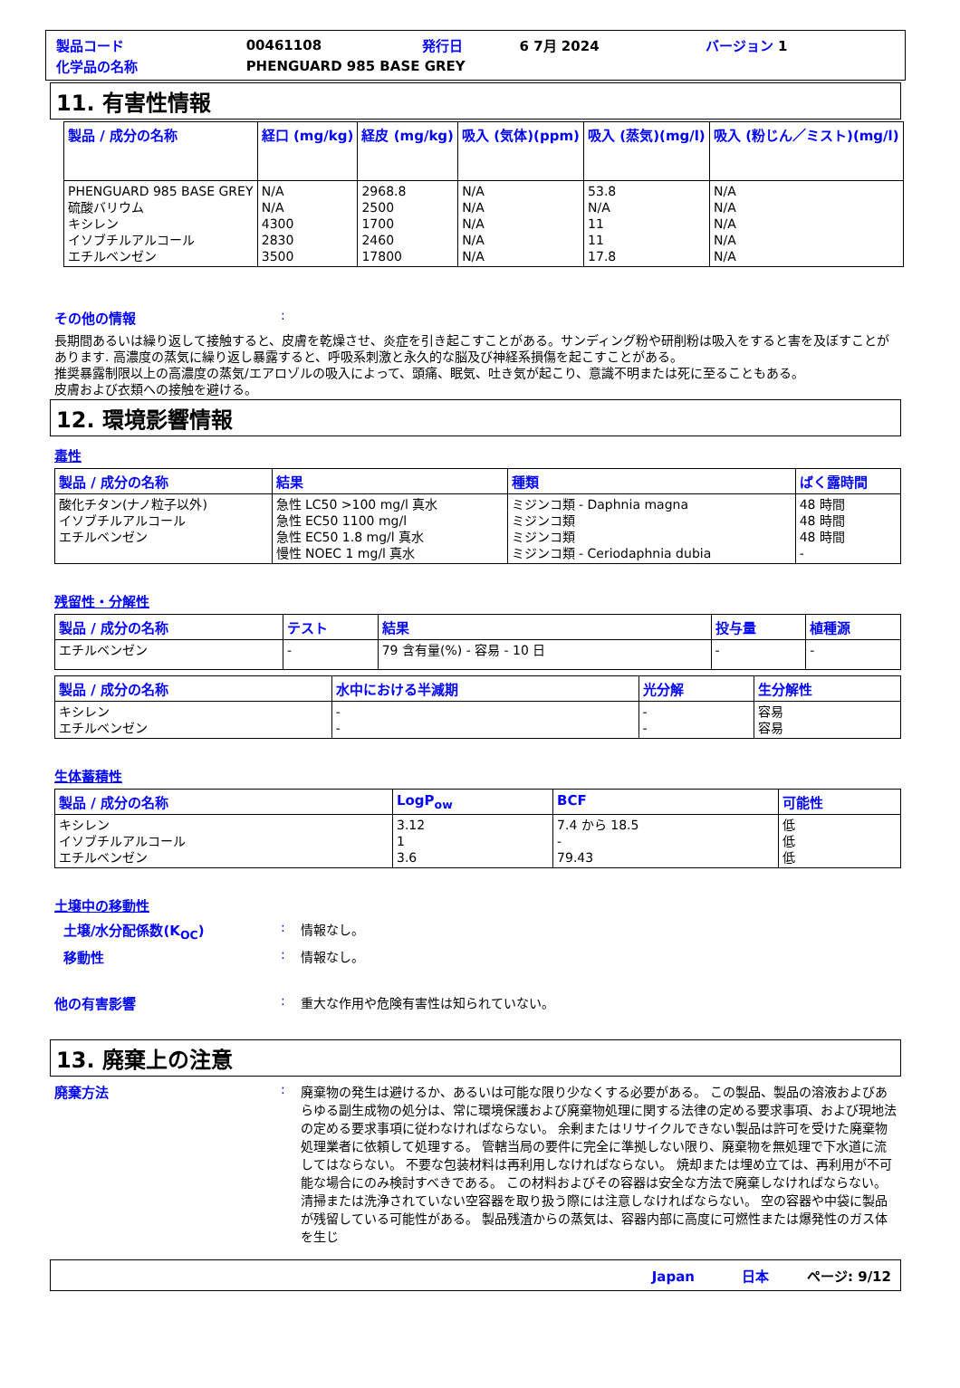| 製品コード | 00461108 | 発行日 | 6 7月 2024 | バージョン 1 |
| 化学品の名称 | PHENGUARD 985 BASE GREY | | | |
11. 有害性情報
| 製品 / 成分の名称 | 経口 (mg/kg) | 経皮 (mg/kg) | 吸入 (気体)(ppm) | 吸入 (蒸気)(mg/l) | 吸入 (粉じん／ミスト)(mg/l) |
| --- | --- | --- | --- | --- | --- |
| PHENGUARD 985 BASE GREY 硫酸バリウム キシレン イソブチルアルコール エチルベンゼン | N/A N/A 4300 2830 3500 | 2968.8 2500 1700 2460 17800 | N/A N/A N/A N/A N/A | 53.8 N/A 11 11 17.8 | N/A N/A N/A N/A N/A |
その他の情報 :
長期間あるいは繰り返して接触すると、皮膚を乾燥させ、炎症を引き起こすことがある。サンディング粉や研削粉は吸入をすると害を及ぼすことがあります. 高濃度の蒸気に繰り返し暴露すると、呼吸系刺激と永久的な脳及び神経系損傷を起こすことがある。
推奨暴露制限以上の高濃度の蒸気/エアロゾルの吸入によって、頭痛、眠気、吐き気が起こり、意識不明または死に至ることもある。
皮膚および衣類への接触を避ける。
12. 環境影響情報
毒性
| 製品 / 成分の名称 | 結果 | 種類 | ばく露時間 |
| --- | --- | --- | --- |
| 酸化チタン(ナノ粒子以外) イソブチルアルコール エチルベンゼン | 急性 LC50 >100 mg/l 真水 急性 EC50 1100 mg/l 急性 EC50 1.8 mg/l 真水 慢性 NOEC 1 mg/l 真水 | ミジンコ類 - Daphnia magna ミジンコ類 ミジンコ類 ミジンコ類 - Ceriodaphnia dubia | 48 時間 48 時間 48 時間 - |
残留性・分解性
| 製品 / 成分の名称 | テスト | 結果 | 投与量 | 植種源 |
| --- | --- | --- | --- | --- |
| エチルベンゼン | - | 79 含有量(%) - 容易 - 10 日 | - | - |
| 製品 / 成分の名称 | 水中における半減期 | 光分解 | 生分解性 |
| --- | --- | --- | --- |
| キシレン エチルベンゼン | - - | - - | 容易 容易 |
生体蓄積性
| 製品 / 成分の名称 | LogP<sub>ow</sub> | BCF | 可能性 |
| --- | --- | --- | --- |
| キシレン イソブチルアルコール エチルベンゼン | 3.12 1 3.6 | 7.4 から 18.5 - 79.43 | 低 低 低 |
土壌中の移動性
土壌/水分配係数(K<sub>OC</sub>) : 情報なし。
移動性 : 情報なし。
他の有害影響 : 重大な作用や危険有害性は知られていない。
13. 廃棄上の注意
廃棄方法 : 廃棄物の発生は避けるか、あるいは可能な限り少なくする必要がある。 この製品、製品の溶液およびあらゆる副生成物の処分は、常に環境保護および廃棄物処理に関する法律の定める要求事項、および現地法の定める要求事項に従わなければならない。 余剰またはリサイクルできない製品は許可を受けた廃棄物処理業者に依頼して処理する。 管轄当局の要件に完全に準拠しない限り、廃棄物を無処理で下水道に流してはならない。 不要な包装材料は再利用しなければならない。 焼却または埋め立ては、再利用が不可能な場合にのみ検討すべきである。 この材料およびその容器は安全な方法で廃棄しなければならない。 清掃または洗浄されていない空容器を取り扱う際には注意しなければならない。 空の容器や中袋に製品が残留している可能性がある。 製品残渣からの蒸気は、容器内部に高度に可燃性または爆発性のガス体を生じ
Japan 日本 ページ: 9/12